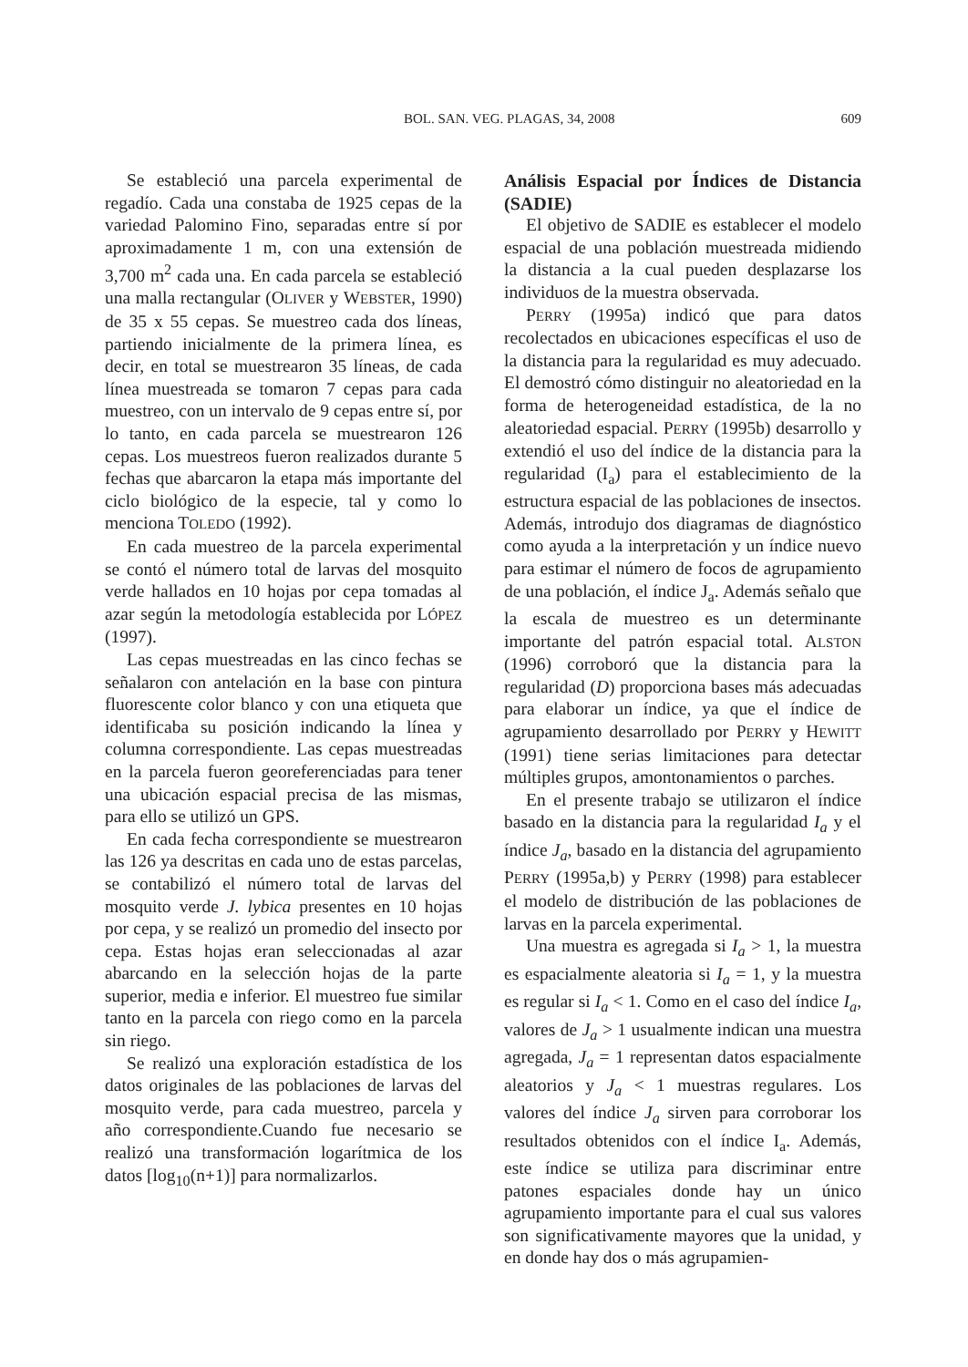BOL. SAN. VEG. PLAGAS, 34, 2008 609
Se estableció una parcela experimental de regadío. Cada una constaba de 1925 cepas de la variedad Palomino Fino, separadas entre sí por aproximadamente 1 m, con una extensión de 3,700 m<sup>2</sup> cada una. En cada parcela se estableció una malla rectangular (OLIVER y WEBSTER, 1990) de 35 x 55 cepas. Se muestreo cada dos líneas, partiendo inicialmente de la primera línea, es decir, en total se muestrearon 35 líneas, de cada línea muestreada se tomaron 7 cepas para cada muestreo, con un intervalo de 9 cepas entre sí, por lo tanto, en cada parcela se muestrearon 126 cepas. Los muestreos fueron realizados durante 5 fechas que abarcaron la etapa más importante del ciclo biológico de la especie, tal y como lo menciona TOLEDO (1992).
En cada muestreo de la parcela experimental se contó el número total de larvas del mosquito verde hallados en 10 hojas por cepa tomadas al azar según la metodología establecida por LÓPEZ (1997).
Las cepas muestreadas en las cinco fechas se señalaron con antelación en la base con pintura fluorescente color blanco y con una etiqueta que identificaba su posición indicando la línea y columna correspondiente. Las cepas muestreadas en la parcela fueron georeferenciadas para tener una ubicación espacial precisa de las mismas, para ello se utilizó un GPS.
En cada fecha correspondiente se muestrearon las 126 ya descritas en cada uno de estas parcelas, se contabilizó el número total de larvas del mosquito verde J. lybica presentes en 10 hojas por cepa, y se realizó un promedio del insecto por cepa. Estas hojas eran seleccionadas al azar abarcando en la selección hojas de la parte superior, media e inferior. El muestreo fue similar tanto en la parcela con riego como en la parcela sin riego.
Se realizó una exploración estadística de los datos originales de las poblaciones de larvas del mosquito verde, para cada muestreo, parcela y año correspondiente.Cuando fue necesario se realizó una transformación logarítmica de los datos [log<sub>10</sub>(n+1)] para normalizarlos.
Análisis Espacial por Índices de Distancia (SADIE)
El objetivo de SADIE es establecer el modelo espacial de una población muestreada midiendo la distancia a la cual pueden desplazarse los individuos de la muestra observada.
PERRY (1995a) indicó que para datos recolectados en ubicaciones específicas el uso de la distancia para la regularidad es muy adecuado. El demostró cómo distinguir no aleatoriedad en la forma de heterogeneidad estadística, de la no aleatoriedad espacial. PERRY (1995b) desarrollo y extendió el uso del índice de la distancia para la regularidad (I<sub>a</sub>) para el establecimiento de la estructura espacial de las poblaciones de insectos. Además, introdujo dos diagramas de diagnóstico como ayuda a la interpretación y un índice nuevo para estimar el número de focos de agrupamiento de una población, el índice J<sub>a</sub>. Además señalo que la escala de muestreo es un determinante importante del patrón espacial total. ALSTON (1996) corroboró que la distancia para la regularidad (D) proporciona bases más adecuadas para elaborar un índice, ya que el índice de agrupamiento desarrollado por PERRY y HEWITT (1991) tiene serias limitaciones para detectar múltiples grupos, amontonamientos o parches.
En el presente trabajo se utilizaron el índice basado en la distancia para la regularidad I<sub>a</sub> y el índice J<sub>a</sub>, basado en la distancia del agrupamiento PERRY (1995a,b) y PERRY (1998) para establecer el modelo de distribución de las poblaciones de larvas en la parcela experimental.
Una muestra es agregada si I<sub>a</sub> > 1, la muestra es espacialmente aleatoria si I<sub>a</sub> = 1, y la muestra es regular si I<sub>a</sub> < 1. Como en el caso del índice I<sub>a</sub>, valores de J<sub>a</sub> > 1 usualmente indican una muestra agregada, J<sub>a</sub> = 1 representan datos espacialmente aleatorios y J<sub>a</sub> < 1 muestras regulares. Los valores del índice J<sub>a</sub> sirven para corroborar los resultados obtenidos con el índice I<sub>a</sub>. Además, este índice se utiliza para discriminar entre patones espaciales donde hay un único agrupamiento importante para el cual sus valores son significativamente mayores que la unidad, y en donde hay dos o más agrupamien-